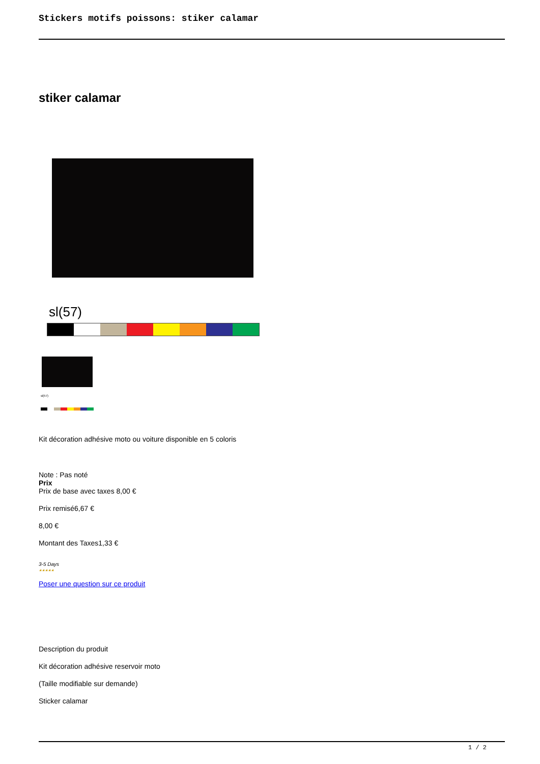Stickers motifs poissons: stiker calamar
stiker calamar
sl(57)
sl(57)
Kit décoration adhésive moto ou voiture disponible en 5 coloris
Note : Pas noté
Prix
Prix de base avec taxes 8,00 €
Prix remisé6,67 €
8,00 €
Montant des Taxes1,33 €
3-5 Days
★★★★★
Poser une question sur ce produit
Description du produit
Kit décoration adhésive reservoir moto
(Taille modifiable sur demande)
Sticker calamar
1 / 2